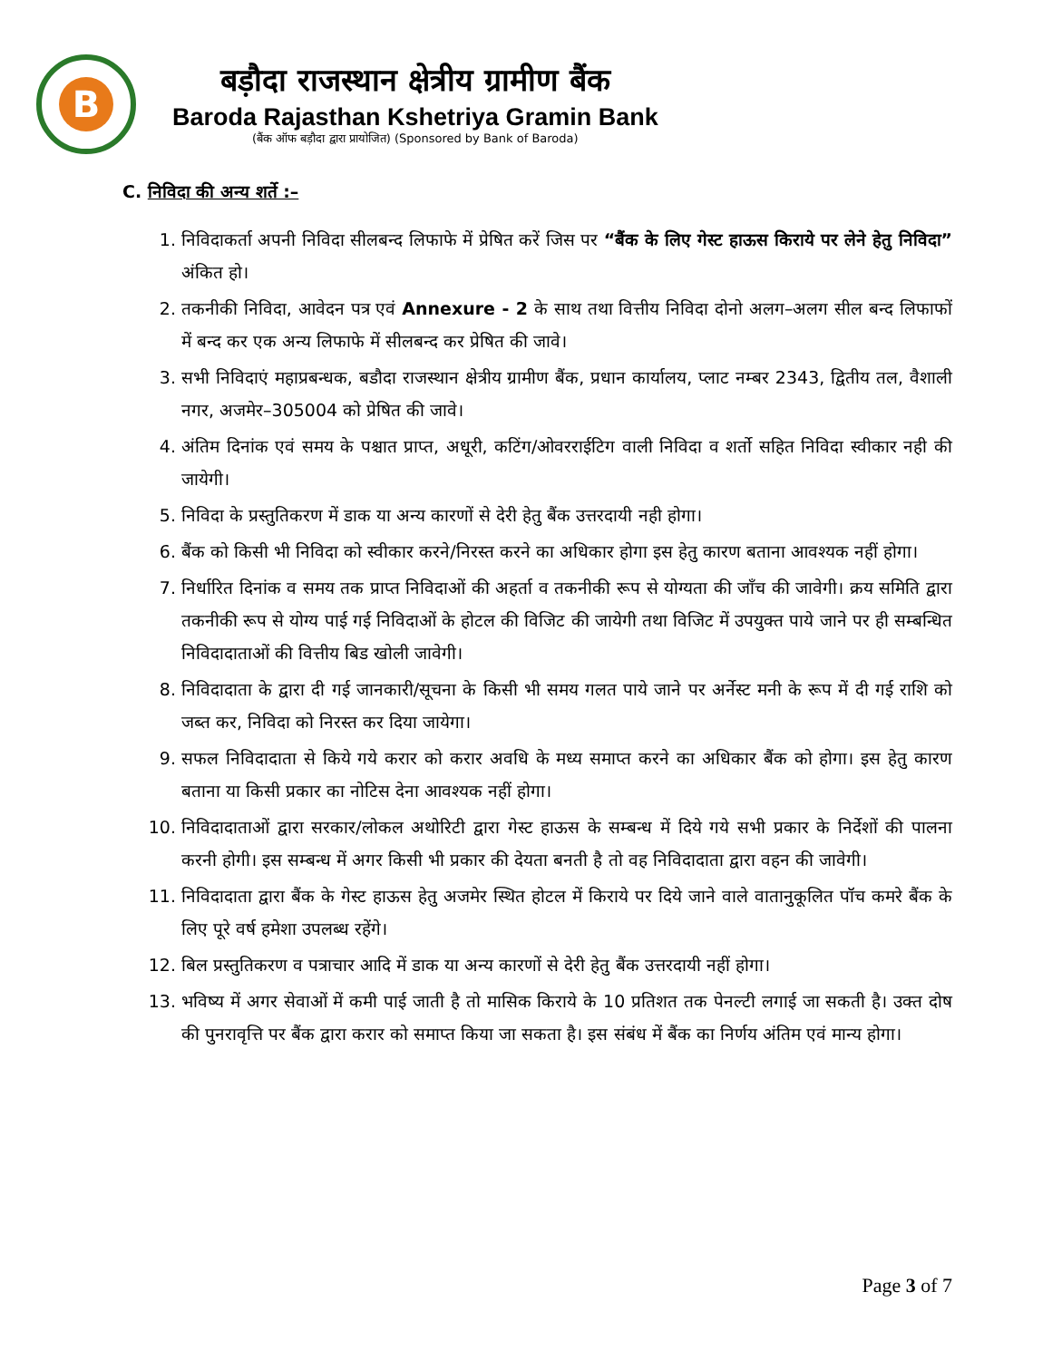B
बड़ौदा राजस्थान क्षेत्रीय ग्रामीण बैंक
Baroda Rajasthan Kshetriya Gramin Bank
(बैंक ऑफ बड़ौदा द्वारा प्रायोजित) (Sponsored by Bank of Baroda)
C. निविदा की अन्य शर्ते :–
1. निविदाकर्ता अपनी निविदा सीलबन्द लिफाफे में प्रेषित करें जिस पर “बैंक के लिए गेस्ट हाऊस किराये पर लेने हेतु निविदा” अंकित हो।
2. तकनीकी निविदा, आवेदन पत्र एवं Annexure - 2 के साथ तथा वित्तीय निविदा दोनो अलग–अलग सील बन्द लिफाफों में बन्द कर एक अन्य लिफाफे में सीलबन्द कर प्रेषित की जावे।
3. सभी निविदाएं महाप्रबन्धक, बडौदा राजस्थान क्षेत्रीय ग्रामीण बैंक, प्रधान कार्यालय, प्लाट नम्बर 2343, द्वितीय तल, वैशाली नगर, अजमेर–305004 को प्रेषित की जावे।
4. अंतिम दिनांक एवं समय के पश्चात प्राप्त, अधूरी, कटिंग/ओवरराईटिग वाली निविदा व शर्तो सहित निविदा स्वीकार नही की जायेगी।
5. निविदा के प्रस्तुतिकरण में डाक या अन्य कारणों से देरी हेतु बैंक उत्तरदायी नही होगा।
6. बैंक को किसी भी निविदा को स्वीकार करने/निरस्त करने का अधिकार होगा इस हेतु कारण बताना आवश्यक नहीं होगा।
7. निर्धारित दिनांक व समय तक प्राप्त निविदाओं की अहर्ता व तकनीकी रूप से योग्यता की जाँच की जावेगी। क्रय समिति द्वारा तकनीकी रूप से योग्य पाई गई निविदाओं के होटल की विजिट की जायेगी तथा विजिट में उपयुक्त पाये जाने पर ही सम्बन्धित निविदादाताओं की वित्तीय बिड खोली जावेगी।
8. निविदादाता के द्वारा दी गई जानकारी/सूचना के किसी भी समय गलत पाये जाने पर अर्नेस्ट मनी के रूप में दी गई राशि को जब्त कर, निविदा को निरस्त कर दिया जायेगा।
9. सफल निविदादाता से किये गये करार को करार अवधि के मध्य समाप्त करने का अधिकार बैंक को होगा। इस हेतु कारण बताना या किसी प्रकार का नोटिस देना आवश्यक नहीं होगा।
10. निविदादाताओं द्वारा सरकार/लोकल अथोरिटी द्वारा गेस्ट हाऊस के सम्बन्ध में दिये गये सभी प्रकार के निर्देशों की पालना करनी होगी। इस सम्बन्ध में अगर किसी भी प्रकार की देयता बनती है तो वह निविदादाता द्वारा वहन की जावेगी।
11. निविदादाता द्वारा बैंक के गेस्ट हाऊस हेतु अजमेर स्थित होटल में किराये पर दिये जाने वाले वातानुकूलित पॉच कमरे बैंक के लिए पूरे वर्ष हमेशा उपलब्ध रहेंगे।
12. बिल प्रस्तुतिकरण व पत्राचार आदि में डाक या अन्य कारणों से देरी हेतु बैंक उत्तरदायी नहीं होगा।
13. भविष्य में अगर सेवाओं में कमी पाई जाती है तो मासिक किराये के 10 प्रतिशत तक पेनल्टी लगाई जा सकती है। उक्त दोष की पुनरावृत्ति पर बैंक द्वारा करार को समाप्त किया जा सकता है। इस संबंध में बैंक का निर्णय अंतिम एवं मान्य होगा।
Page 3 of 7